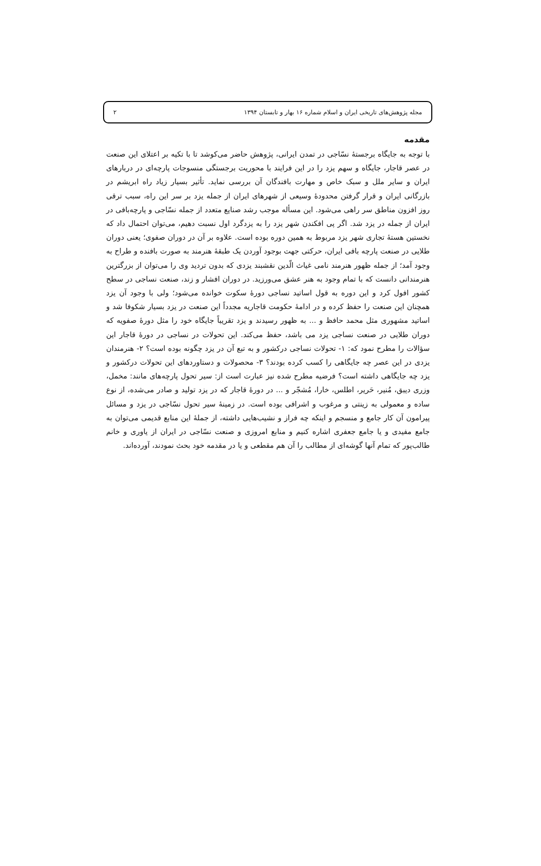مجله پژوهش‌های تاریخی ایران و اسلام شماره ۱۶ بهار و تابستان ۱۳۹۴ ۲
مقدمه
با توجه به جایگاه برجستهٔ نسّاجی در تمدن ایرانی، پژوهش حاضر می‌کوشد تا با تکیه بر اعتلای این صنعت در عصر قاجار، جایگاه و سهم یزد را در این فرایند با محوریت برجستگی منسوجات پارچه‌ای در دربارهای ایران و سایر ملل و سبک خاص و مهارت بافندگان آن بررسی نماید. تأثیر بسیار زیاد راه ابریشم در بازرگانی ایران و قرار گرفتن محدودهٔ وسیعی از شهرهای ایران از جمله یزد بر سر این راه، سبب ترقی روز افزون مناطق سر راهی می‌شود. این مسأله موجب رشد صنایع متعدد از جمله نسّاجی و پارچه‌بافی در ایران از جمله در یزد شد. اگر پی افکندن شهر یزد را به یزدگرد اول نسبت دهیم، می‌توان احتمال داد که نخستین هستهٔ تجاری شهر یزد مربوط به همین دوره بوده است. علاوه بر آن در دوران صفوی؛ یعنی دوران طلایی در صنعت پارچه بافی ایران، حرکتی جهت بوجود آوردن یک طبقهٔ هنرمند به صورت بافنده و طراح به وجود آمد؛ از جمله ظهور هنرمند نامی غیاث الّدین نقشبند یزدی که بدون تردید وی را می‌توان از بزرگترین هنرمندانی دانست که با تمام وجود به هنر عشق می‌ورزید. در دوران افشار و زند، صنعت نساجی در سطح کشور افول کرد و این دوره به قول اساتید نساجی دورهٔ سکوت خوانده می‌شود؛ ولی با وجود آن یزد همچنان این صنعت را حفظ کرده و در ادامهٔ حکومت قاجاریه مجدداً این صنعت در یزد بسیار شکوفا شد و اساتید مشهوری مثل محمد حافظ و ... به ظهور رسیدند و یزد تقریباً جایگاه خود را مثل دورهٔ صفویه که دوران طلایی در صنعت نساجی یزد می باشد، حفظ می‌کند. این تحولات در نساجی در دورهٔ قاجار این سؤالات را مطرح نمود که: ۱- تحولات نساجی درکشور و به تبع آن در یزد چگونه بوده است؟ ۲- هنرمندان یزدی در این عصر چه جایگاهی را کسب کرده بودند؟ ۳- محصولات و دستاوردهای این تحولات درکشور و یزد چه جایگاهی داشته است؟ فرضیه مطرح شده نیز عبارت است از: سیر تحول پارچه‌های مانند: مخمل، وزری دیبق، مُنیر، حَریر، اطلس، خارا، مُشجّر و ... در دورهٔ قاجار که در یزد تولید و صادر می‌شده، از نوع ساده و معمولی به زینتی و مرغوب و اشرافی بوده است. در زمینهٔ سیر تحول نسّاجی در یزد و مسائل پیرامون آن کار جامع و منسجم و اینکه چه فراز و نشیب‌هایی داشته، از جملهٔ این منابع قدیمی می‌توان به جامع مفیدی و یا جامع جعفری اشاره کنیم و منابع امروزی و صنعت نسّاجی در ایران از یاوری و خانم طالب‌پور که تمام آنها گوشه‌ای از مطالب را آن هم مقطعی و یا در مقدمه خود بحث نمودند، آورده‌اند.